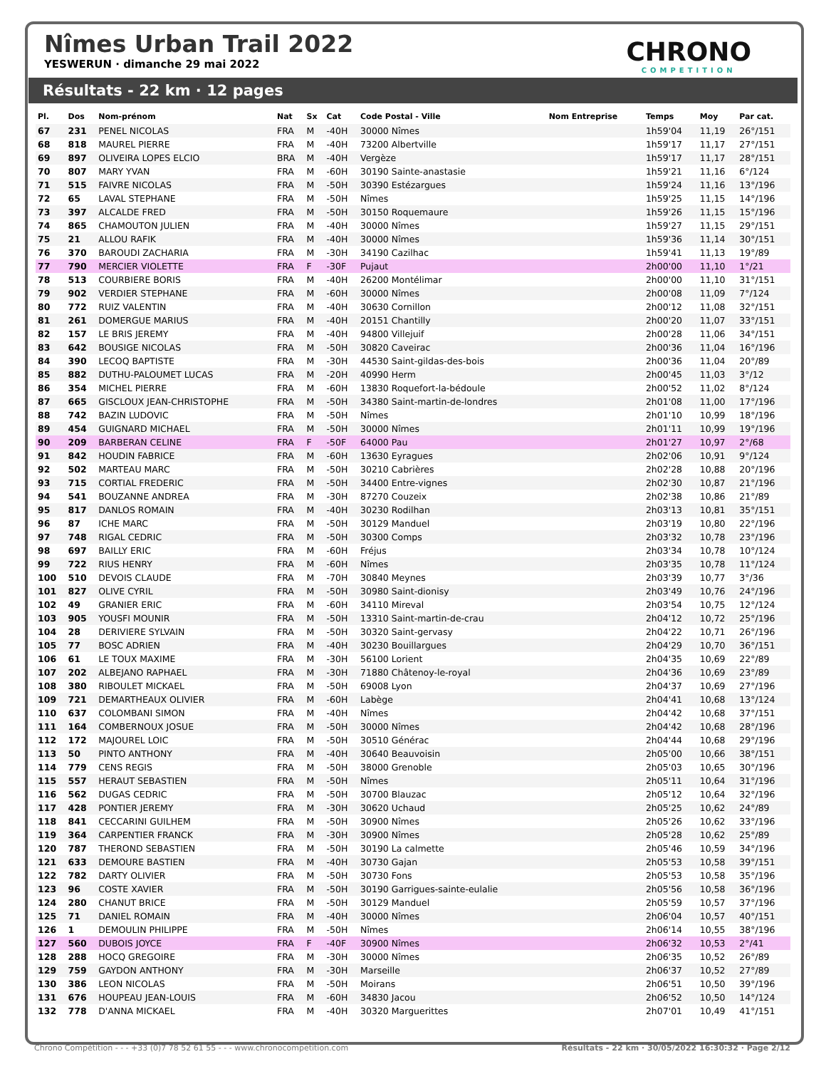Nîmes Urban Trail 2022
YESWERUN · dimanche 29 mai 2022
CHRONO
COMPETITION
Résultats - 22 km · 12 pages
| Pl. | Dos | Nom-prénom | Nat | Sx | Cat | Code Postal - Ville | Nom Entreprise | Temps | Moy | Par cat. |
| --- | --- | --- | --- | --- | --- | --- | --- | --- | --- | --- |
| 67 | 231 | PENEL NICOLAS | FRA | M | -40H | 30000 Nîmes | | 1h59'04 | 11,19 | 26°/151 |
| 68 | 818 | MAUREL PIERRE | FRA | M | -40H | 73200 Albertville | | 1h59'17 | 11,17 | 27°/151 |
| 69 | 897 | OLIVEIRA LOPES ELCIO | BRA | M | -40H | Vergèze | | 1h59'17 | 11,17 | 28°/151 |
| 70 | 807 | MARY YVAN | FRA | M | -60H | 30190 Sainte-anastasie | | 1h59'21 | 11,16 | 6°/124 |
| 71 | 515 | FAIVRE NICOLAS | FRA | M | -50H | 30390 Estézargues | | 1h59'24 | 11,16 | 13°/196 |
| 72 | 65 | LAVAL STEPHANE | FRA | M | -50H | Nîmes | | 1h59'25 | 11,15 | 14°/196 |
| 73 | 397 | ALCALDE FRED | FRA | M | -50H | 30150 Roquemaure | | 1h59'26 | 11,15 | 15°/196 |
| 74 | 865 | CHAMOUTON JULIEN | FRA | M | -40H | 30000 Nîmes | | 1h59'27 | 11,15 | 29°/151 |
| 75 | 21 | ALLOU RAFIK | FRA | M | -40H | 30000 Nîmes | | 1h59'36 | 11,14 | 30°/151 |
| 76 | 370 | BAROUDI ZACHARIA | FRA | M | -30H | 34190 Cazilhac | | 1h59'41 | 11,13 | 19°/89 |
| 77 | 790 | MERCIER VIOLETTE | FRA | F | -30F | Pujaut | | 2h00'00 | 11,10 | 1°/21 |
| 78 | 513 | COURBIERE BORIS | FRA | M | -40H | 26200 Montélimar | | 2h00'00 | 11,10 | 31°/151 |
| 79 | 902 | VERDIER STEPHANE | FRA | M | -60H | 30000 Nîmes | | 2h00'08 | 11,09 | 7°/124 |
| 80 | 772 | RUIZ VALENTIN | FRA | M | -40H | 30630 Cornillon | | 2h00'12 | 11,08 | 32°/151 |
| 81 | 261 | DOMERGUE MARIUS | FRA | M | -40H | 20151 Chantilly | | 2h00'20 | 11,07 | 33°/151 |
| 82 | 157 | LE BRIS JEREMY | FRA | M | -40H | 94800 Villejuif | | 2h00'28 | 11,06 | 34°/151 |
| 83 | 642 | BOUSIGE NICOLAS | FRA | M | -50H | 30820 Caveirac | | 2h00'36 | 11,04 | 16°/196 |
| 84 | 390 | LECOQ BAPTISTE | FRA | M | -30H | 44530 Saint-gildas-des-bois | | 2h00'36 | 11,04 | 20°/89 |
| 85 | 882 | DUTHU-PALOUMET LUCAS | FRA | M | -20H | 40990 Herm | | 2h00'45 | 11,03 | 3°/12 |
| 86 | 354 | MICHEL PIERRE | FRA | M | -60H | 13830 Roquefort-la-bédoule | | 2h00'52 | 11,02 | 8°/124 |
| 87 | 665 | GISCLOUX JEAN-CHRISTOPHE | FRA | M | -50H | 34380 Saint-martin-de-londres | | 2h01'08 | 11,00 | 17°/196 |
| 88 | 742 | BAZIN LUDOVIC | FRA | M | -50H | Nîmes | | 2h01'10 | 10,99 | 18°/196 |
| 89 | 454 | GUIGNARD MICHAEL | FRA | M | -50H | 30000 Nîmes | | 2h01'11 | 10,99 | 19°/196 |
| 90 | 209 | BARBERAN CELINE | FRA | F | -50F | 64000 Pau | | 2h01'27 | 10,97 | 2°/68 |
| 91 | 842 | HOUDIN FABRICE | FRA | M | -60H | 13630 Eyragues | | 2h02'06 | 10,91 | 9°/124 |
| 92 | 502 | MARTEAU MARC | FRA | M | -50H | 30210 Cabrières | | 2h02'28 | 10,88 | 20°/196 |
| 93 | 715 | CORTIAL FREDERIC | FRA | M | -50H | 34400 Entre-vignes | | 2h02'30 | 10,87 | 21°/196 |
| 94 | 541 | BOUZANNE ANDREA | FRA | M | -30H | 87270 Couzeix | | 2h02'38 | 10,86 | 21°/89 |
| 95 | 817 | DANLOS ROMAIN | FRA | M | -40H | 30230 Rodilhan | | 2h03'13 | 10,81 | 35°/151 |
| 96 | 87 | ICHE MARC | FRA | M | -50H | 30129 Manduel | | 2h03'19 | 10,80 | 22°/196 |
| 97 | 748 | RIGAL CEDRIC | FRA | M | -50H | 30300 Comps | | 2h03'32 | 10,78 | 23°/196 |
| 98 | 697 | BAILLY ERIC | FRA | M | -60H | Fréjus | | 2h03'34 | 10,78 | 10°/124 |
| 99 | 722 | RIUS HENRY | FRA | M | -60H | Nîmes | | 2h03'35 | 10,78 | 11°/124 |
| 100 | 510 | DEVOIS CLAUDE | FRA | M | -70H | 30840 Meynes | | 2h03'39 | 10,77 | 3°/36 |
| 101 | 827 | OLIVE CYRIL | FRA | M | -50H | 30980 Saint-dionisy | | 2h03'49 | 10,76 | 24°/196 |
| 102 | 49 | GRANIER ERIC | FRA | M | -60H | 34110 Mireval | | 2h03'54 | 10,75 | 12°/124 |
| 103 | 905 | YOUSFI MOUNIR | FRA | M | -50H | 13310 Saint-martin-de-crau | | 2h04'12 | 10,72 | 25°/196 |
| 104 | 28 | DERIVIERE SYLVAIN | FRA | M | -50H | 30320 Saint-gervasy | | 2h04'22 | 10,71 | 26°/196 |
| 105 | 77 | BOSC ADRIEN | FRA | M | -40H | 30230 Bouillargues | | 2h04'29 | 10,70 | 36°/151 |
| 106 | 61 | LE TOUX MAXIME | FRA | M | -30H | 56100 Lorient | | 2h04'35 | 10,69 | 22°/89 |
| 107 | 202 | ALBEJANO RAPHAEL | FRA | M | -30H | 71880 Châtenoy-le-royal | | 2h04'36 | 10,69 | 23°/89 |
| 108 | 380 | RIBOULET MICKAEL | FRA | M | -50H | 69008 Lyon | | 2h04'37 | 10,69 | 27°/196 |
| 109 | 721 | DEMARTHEAUX OLIVIER | FRA | M | -60H | Labège | | 2h04'41 | 10,68 | 13°/124 |
| 110 | 637 | COLOMBANI SIMON | FRA | M | -40H | Nîmes | | 2h04'42 | 10,68 | 37°/151 |
| 111 | 164 | COMBERNOUX JOSUE | FRA | M | -50H | 30000 Nîmes | | 2h04'42 | 10,68 | 28°/196 |
| 112 | 172 | MAJOUREL LOIC | FRA | M | -50H | 30510 Générac | | 2h04'44 | 10,68 | 29°/196 |
| 113 | 50 | PINTO ANTHONY | FRA | M | -40H | 30640 Beauvoisin | | 2h05'00 | 10,66 | 38°/151 |
| 114 | 779 | CENS REGIS | FRA | M | -50H | 38000 Grenoble | | 2h05'03 | 10,65 | 30°/196 |
| 115 | 557 | HERAUT SEBASTIEN | FRA | M | -50H | Nîmes | | 2h05'11 | 10,64 | 31°/196 |
| 116 | 562 | DUGAS CEDRIC | FRA | M | -50H | 30700 Blauzac | | 2h05'12 | 10,64 | 32°/196 |
| 117 | 428 | PONTIER JEREMY | FRA | M | -30H | 30620 Uchaud | | 2h05'25 | 10,62 | 24°/89 |
| 118 | 841 | CECCARINI GUILHEM | FRA | M | -50H | 30900 Nîmes | | 2h05'26 | 10,62 | 33°/196 |
| 119 | 364 | CARPENTIER FRANCK | FRA | M | -30H | 30900 Nîmes | | 2h05'28 | 10,62 | 25°/89 |
| 120 | 787 | THEROND SEBASTIEN | FRA | M | -50H | 30190 La calmette | | 2h05'46 | 10,59 | 34°/196 |
| 121 | 633 | DEMOURE BASTIEN | FRA | M | -40H | 30730 Gajan | | 2h05'53 | 10,58 | 39°/151 |
| 122 | 782 | DARTY OLIVIER | FRA | M | -50H | 30730 Fons | | 2h05'53 | 10,58 | 35°/196 |
| 123 | 96 | COSTE XAVIER | FRA | M | -50H | 30190 Garrigues-sainte-eulalie | | 2h05'56 | 10,58 | 36°/196 |
| 124 | 280 | CHANUT BRICE | FRA | M | -50H | 30129 Manduel | | 2h05'59 | 10,57 | 37°/196 |
| 125 | 71 | DANIEL ROMAIN | FRA | M | -40H | 30000 Nîmes | | 2h06'04 | 10,57 | 40°/151 |
| 126 | 1 | DEMOULIN PHILIPPE | FRA | M | -50H | Nîmes | | 2h06'14 | 10,55 | 38°/196 |
| 127 | 560 | DUBOIS JOYCE | FRA | F | -40F | 30900 Nîmes | | 2h06'32 | 10,53 | 2°/41 |
| 128 | 288 | HOCQ GREGOIRE | FRA | M | -30H | 30000 Nîmes | | 2h06'35 | 10,52 | 26°/89 |
| 129 | 759 | GAYDON ANTHONY | FRA | M | -30H | Marseille | | 2h06'37 | 10,52 | 27°/89 |
| 130 | 386 | LEON NICOLAS | FRA | M | -50H | Moirans | | 2h06'51 | 10,50 | 39°/196 |
| 131 | 676 | HOUPEAU JEAN-LOUIS | FRA | M | -60H | 34830 Jacou | | 2h06'52 | 10,50 | 14°/124 |
| 132 | 778 | D'ANNA MICKAEL | FRA | M | -40H | 30320 Marguerittes | | 2h07'01 | 10,49 | 41°/151 |
Chrono Compétition - - - +33 (0)7 78 52 61 55 - - - www.chronocompetition.com Résultats - 22 km · 30/05/2022 16:30:32 · Page 2/12